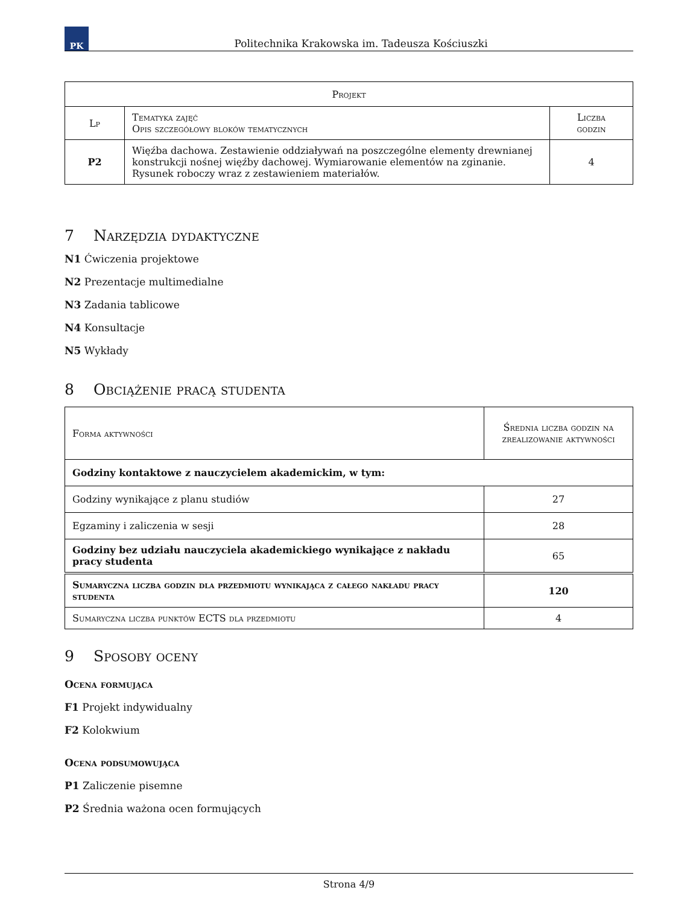PK
Politechnika Krakowska im. Tadeusza Kościuszki
| Projekt | | |
| --- | --- | --- |
| Lp | Tematyka zajęć Opis szczegółowy bloków tematycznych | Liczba godzin |
| P2 | Więźba dachowa. Zestawienie oddziaływań na poszczególne elementy drewnianej konstrukcji nośnej więźby dachowej. Wymiarowanie elementów na zginanie. Rysunek roboczy wraz z zestawieniem materiałów. | 4 |
7 Narzędzia dydaktyczne
N1 Ćwiczenia projektowe
N2 Prezentacje multimedialne
N3 Zadania tablicowe
N4 Konsultacje
N5 Wykłady
8 Obciążenie pracą studenta
| Forma aktywności | Średnia liczba godzin na zrealizowanie aktywności |
| --- | --- |
| Godziny kontaktowe z nauczycielem akademickim, w tym: | |
| Godziny wynikające z planu studiów | 27 |
| Egzaminy i zaliczenia w sesji | 28 |
| Godziny bez udziału nauczyciela akademickiego wynikające z nakładu pracy studenta | 65 |
| Sumaryczna liczba godzin dla przedmiotu wynikająca z całego nakładu pracy studenta | 120 |
| Sumaryczna liczba punktów ECTS dla przedmiotu | 4 |
9 Sposoby oceny
Ocena formująca
F1 Projekt indywidualny
F2 Kolokwium
Ocena podsumowująca
P1 Zaliczenie pisemne
P2 Średnia ważona ocen formujących
Strona 4/9